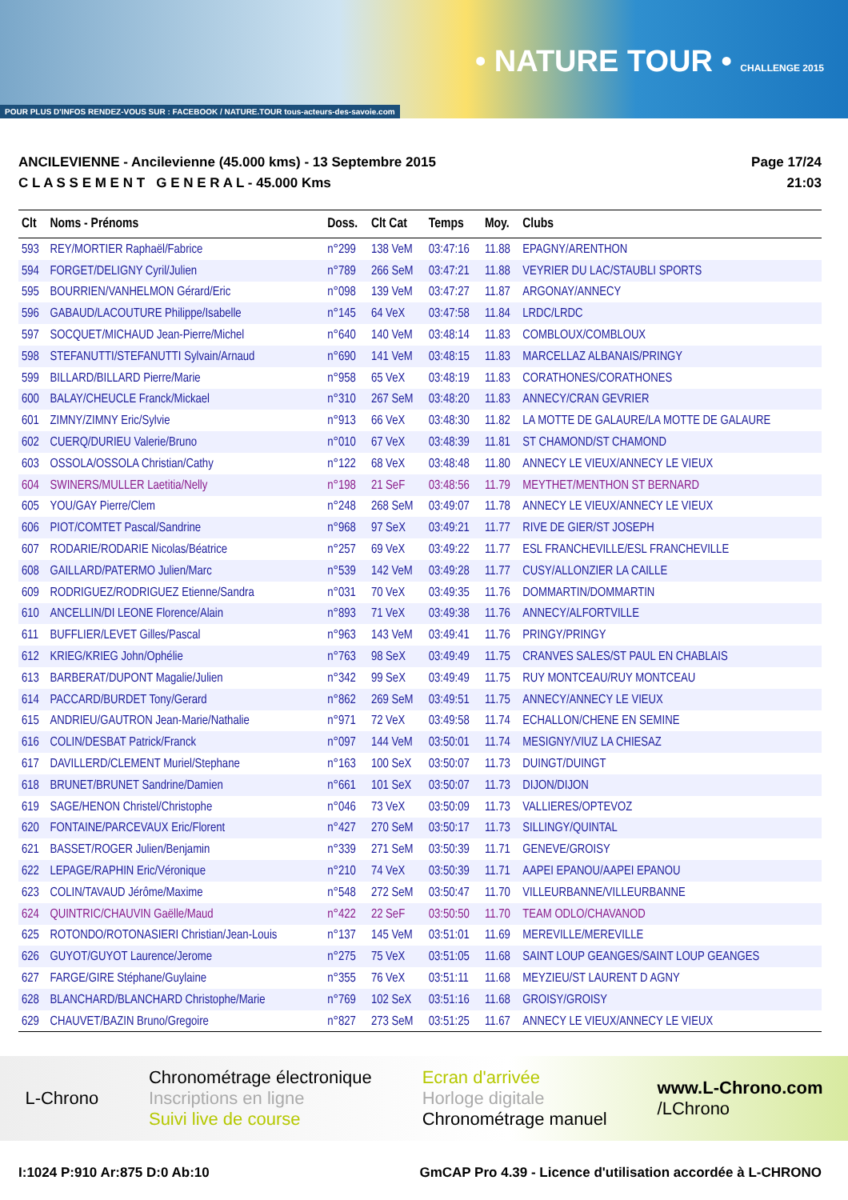POUR PLUS D'INFOS RENDEZ-VOUS SUR : FACEBOOK / NATURE.TOUR tous-acteurs-des-savoie.com
• NATURE TOUR • CHALLENGE 2015
ANCILEVIENNE - Ancilevienne (45.000 kms) - 13 Septembre 2015
C L A S S E M E N T G E N E R A L - 45.000 Kms
Page 17/24
21:03
| Clt | Noms - Prénoms | Doss. | Clt Cat | Temps | Moy. | Clubs |
| --- | --- | --- | --- | --- | --- | --- |
| 593 | REY/MORTIER Raphaël/Fabrice | n°299 | 138 VeM | 03:47:16 | 11.88 | EPAGNY/ARENTHON |
| 594 | FORGET/DELIGNY Cyril/Julien | n°789 | 266 SeM | 03:47:21 | 11.88 | VEYRIER DU LAC/STAUBLI SPORTS |
| 595 | BOURRIEN/VANHELMON Gérard/Eric | n°098 | 139 VeM | 03:47:27 | 11.87 | ARGONAY/ANNECY |
| 596 | GABAUD/LACOUTURE Philippe/Isabelle | n°145 | 64 VeX | 03:47:58 | 11.84 | LRDC/LRDC |
| 597 | SOCQUET/MICHAUD Jean-Pierre/Michel | n°640 | 140 VeM | 03:48:14 | 11.83 | COMBLOUX/COMBLOUX |
| 598 | STEFANUTTI/STEFANUTTI Sylvain/Arnaud | n°690 | 141 VeM | 03:48:15 | 11.83 | MARCELLAZ ALBANAIS/PRINGY |
| 599 | BILLARD/BILLARD Pierre/Marie | n°958 | 65 VeX | 03:48:19 | 11.83 | CORATHONES/CORATHONES |
| 600 | BALAY/CHEUCLE Franck/Mickael | n°310 | 267 SeM | 03:48:20 | 11.83 | ANNECY/CRAN GEVRIER |
| 601 | ZIMNY/ZIMNY Eric/Sylvie | n°913 | 66 VeX | 03:48:30 | 11.82 | LA MOTTE DE GALAURE/LA MOTTE DE GALAURE |
| 602 | CUERQ/DURIEU Valerie/Bruno | n°010 | 67 VeX | 03:48:39 | 11.81 | ST CHAMOND/ST CHAMOND |
| 603 | OSSOLA/OSSOLA Christian/Cathy | n°122 | 68 VeX | 03:48:48 | 11.80 | ANNECY LE VIEUX/ANNECY LE VIEUX |
| 604 | SWINERS/MULLER Laetitia/Nelly | n°198 | 21 SeF | 03:48:56 | 11.79 | MEYTHET/MENTHON ST BERNARD |
| 605 | YOU/GAY Pierre/Clem | n°248 | 268 SeM | 03:49:07 | 11.78 | ANNECY LE VIEUX/ANNECY LE VIEUX |
| 606 | PIOT/COMTET Pascal/Sandrine | n°968 | 97 SeX | 03:49:21 | 11.77 | RIVE DE GIER/ST JOSEPH |
| 607 | RODARIE/RODARIE Nicolas/Béatrice | n°257 | 69 VeX | 03:49:22 | 11.77 | ESL FRANCHEVILLE/ESL FRANCHEVILLE |
| 608 | GAILLARD/PATERMO Julien/Marc | n°539 | 142 VeM | 03:49:28 | 11.77 | CUSY/ALLONZIER LA CAILLE |
| 609 | RODRIGUEZ/RODRIGUEZ Etienne/Sandra | n°031 | 70 VeX | 03:49:35 | 11.76 | DOMMARTIN/DOMMARTIN |
| 610 | ANCELLIN/DI LEONE Florence/Alain | n°893 | 71 VeX | 03:49:38 | 11.76 | ANNECY/ALFORTVILLE |
| 611 | BUFFLIER/LEVET Gilles/Pascal | n°963 | 143 VeM | 03:49:41 | 11.76 | PRINGY/PRINGY |
| 612 | KRIEG/KRIEG John/Ophélie | n°763 | 98 SeX | 03:49:49 | 11.75 | CRANVES SALES/ST PAUL EN CHABLAIS |
| 613 | BARBERAT/DUPONT Magalie/Julien | n°342 | 99 SeX | 03:49:49 | 11.75 | RUY MONTCEAU/RUY MONTCEAU |
| 614 | PACCARD/BURDET Tony/Gerard | n°862 | 269 SeM | 03:49:51 | 11.75 | ANNECY/ANNECY LE VIEUX |
| 615 | ANDRIEU/GAUTRON Jean-Marie/Nathalie | n°971 | 72 VeX | 03:49:58 | 11.74 | ECHALLON/CHENE EN SEMINE |
| 616 | COLIN/DESBAT Patrick/Franck | n°097 | 144 VeM | 03:50:01 | 11.74 | MESIGNY/VIUZ LA CHIESAZ |
| 617 | DAVILLERD/CLEMENT Muriel/Stephane | n°163 | 100 SeX | 03:50:07 | 11.73 | DUINGT/DUINGT |
| 618 | BRUNET/BRUNET Sandrine/Damien | n°661 | 101 SeX | 03:50:07 | 11.73 | DIJON/DIJON |
| 619 | SAGE/HENON Christel/Christophe | n°046 | 73 VeX | 03:50:09 | 11.73 | VALLIERES/OPTEVOZ |
| 620 | FONTAINE/PARCEVAUX Eric/Florent | n°427 | 270 SeM | 03:50:17 | 11.73 | SILLINGY/QUINTAL |
| 621 | BASSET/ROGER Julien/Benjamin | n°339 | 271 SeM | 03:50:39 | 11.71 | GENEVE/GROISY |
| 622 | LEPAGE/RAPHIN Eric/Véronique | n°210 | 74 VeX | 03:50:39 | 11.71 | AAPEI EPANOU/AAPEI EPANOU |
| 623 | COLIN/TAVAUD Jérôme/Maxime | n°548 | 272 SeM | 03:50:47 | 11.70 | VILLEURBANNE/VILLEURBANNE |
| 624 | QUINTRIC/CHAUVIN Gaëlle/Maud | n°422 | 22 SeF | 03:50:50 | 11.70 | TEAM ODLO/CHAVANOD |
| 625 | ROTONDO/ROTONASIERI Christian/Jean-Louis | n°137 | 145 VeM | 03:51:01 | 11.69 | MEREVILLE/MEREVILLE |
| 626 | GUYOT/GUYOT Laurence/Jerome | n°275 | 75 VeX | 03:51:05 | 11.68 | SAINT LOUP GEANGES/SAINT LOUP GEANGES |
| 627 | FARGE/GIRE Stéphane/Guylaine | n°355 | 76 VeX | 03:51:11 | 11.68 | MEYZIEU/ST LAURENT D AGNY |
| 628 | BLANCHARD/BLANCHARD Christophe/Marie | n°769 | 102 SeX | 03:51:16 | 11.68 | GROISY/GROISY |
| 629 | CHAUVET/BAZIN Bruno/Gregoire | n°827 | 273 SeM | 03:51:25 | 11.67 | ANNECY LE VIEUX/ANNECY LE VIEUX |
L-Chrono
Chronométrage électronique
Inscriptions en ligne
Suivi live de course
Ecran d'arrivée
Horloge digitale
Chronométrage manuel
www.L-Chrono.com
/LChrono
I:1024 P:910 Ar:875 D:0 Ab:10 GmCAP Pro 4.39 - Licence d'utilisation accordée à L-CHRONO